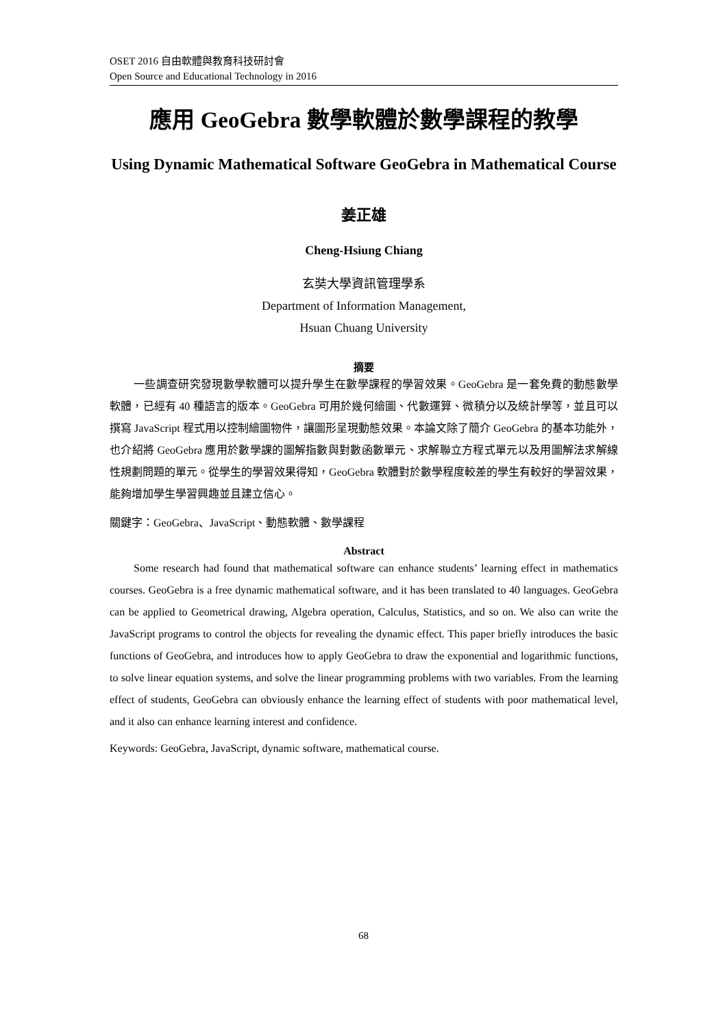OSET 2016 自由軟體與教育科技研討會
Open Source and Educational Technology in 2016
應用 GeoGebra 數學軟體於數學課程的教學
Using Dynamic Mathematical Software GeoGebra in Mathematical Course
姜正雄
Cheng-Hsiung Chiang
玄奘大學資訊管理學系
Department of Information Management,
Hsuan Chuang University
摘要
一些調查研究發現數學軟體可以提升學生在數學課程的學習效果。GeoGebra 是一套免費的動態數學軟體，已經有 40 種語言的版本。GeoGebra 可用於幾何繪圖、代數運算、微積分以及統計學等，並且可以撰寫 JavaScript 程式用以控制繪圖物件，讓圖形呈現動態效果。本論文除了簡介 GeoGebra 的基本功能外，也介紹將 GeoGebra 應用於數學課的圖解指數與對數函數單元、求解聯立方程式單元以及用圖解法求解線性規劃問題的單元。從學生的學習效果得知，GeoGebra 軟體對於數學程度較差的學生有較好的學習效果，能夠增加學生學習興趣並且建立信心。
關鍵字：GeoGebra、JavaScript、動態軟體、數學課程
Abstract
Some research had found that mathematical software can enhance students’ learning effect in mathematics courses. GeoGebra is a free dynamic mathematical software, and it has been translated to 40 languages. GeoGebra can be applied to Geometrical drawing, Algebra operation, Calculus, Statistics, and so on. We also can write the JavaScript programs to control the objects for revealing the dynamic effect. This paper briefly introduces the basic functions of GeoGebra, and introduces how to apply GeoGebra to draw the exponential and logarithmic functions, to solve linear equation systems, and solve the linear programming problems with two variables. From the learning effect of students, GeoGebra can obviously enhance the learning effect of students with poor mathematical level, and it also can enhance learning interest and confidence.
Keywords: GeoGebra, JavaScript, dynamic software, mathematical course.
68